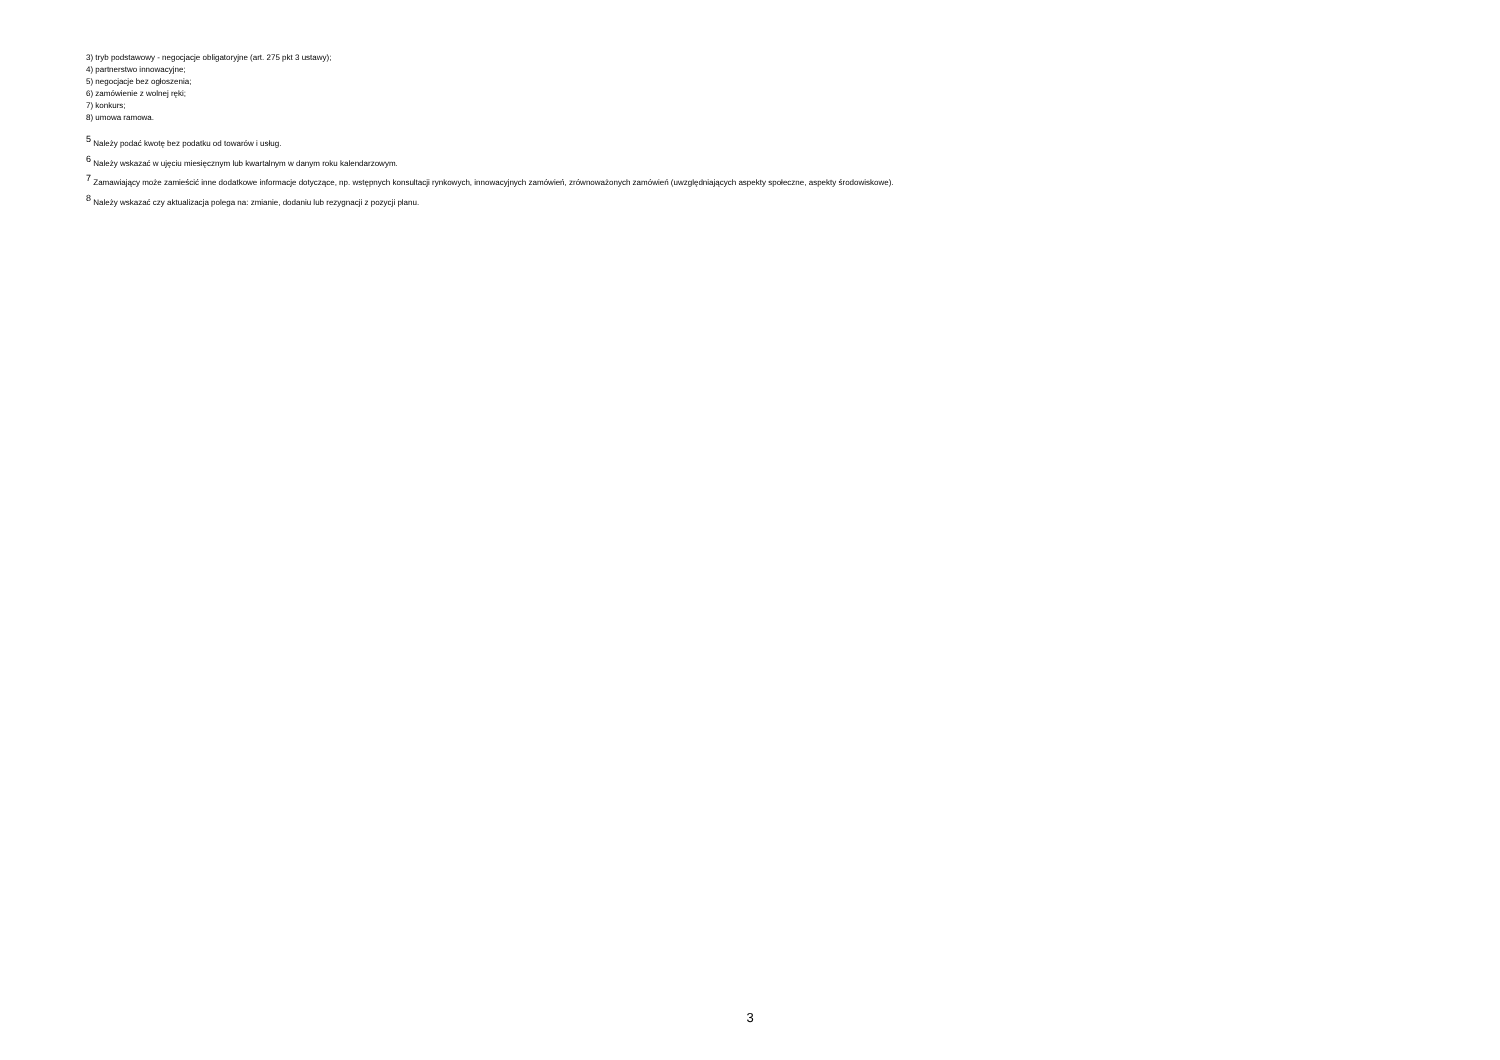3) tryb podstawowy - negocjacje obligatoryjne (art. 275 pkt 3 ustawy);
4) partnerstwo innowacyjne;
5) negocjacje bez ogłoszenia;
6) zamówienie z wolnej ręki;
7) konkurs;
8) umowa ramowa.
<sup>5</sup> Należy podać kwotę bez podatku od towarów i usług.
<sup>6</sup> Należy wskazać w ujęciu miesięcznym lub kwartalnym w danym roku kalendarzowym.
<sup>7</sup> Zamawiający może zamieścić inne dodatkowe informacje dotyczące, np. wstępnych konsultacji rynkowych, innowacyjnych zamówień, zrównoważonych zamówień (uwzględniających aspekty społeczne, aspekty środowiskowe).
<sup>8</sup> Należy wskazać czy aktualizacja polega na: zmianie, dodaniu lub rezygnacji z pozycji planu.
3